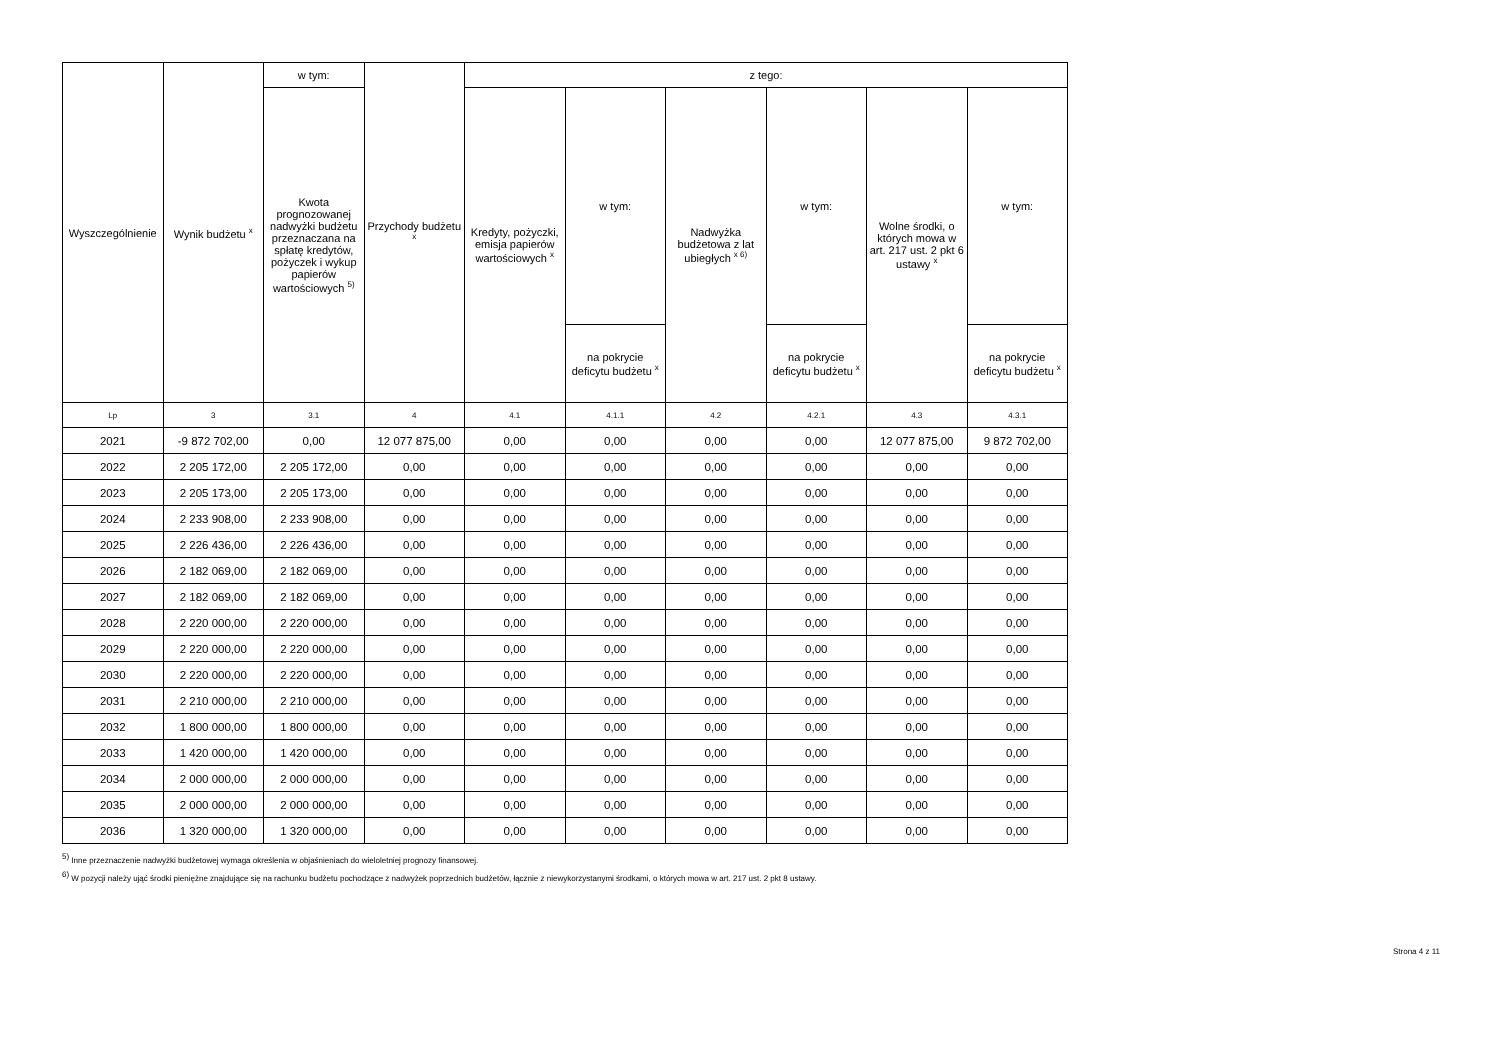| Wyszczególnienie | Wynik budżetu <sup>x</sup> | w tym: | Przychody budżetu <sup>x</sup> | z tego: | | | | | |
| --- | --- | --- | --- | --- | --- | --- | --- | --- | --- |
| | | Kwota prognozowanej nadwyżki budżetu przeznaczana na spłatę kredytów, pożyczek i wykup papierów wartościowych <sup>5)</sup> | | Kredyty, pożyczki, emisja papierów wartościowych <sup>x</sup> | w tym: | Nadwyżka budżetowa z lat ubiegłych <sup>x 6)</sup> | w tym: | Wolne środki, o których mowa w art. 217 ust. 2 pkt 6 ustawy <sup>x</sup> | w tym: |
| | | | | | na pokrycie deficytu budżetu <sup>x</sup> | | na pokrycie deficytu budżetu <sup>x</sup> | | na pokrycie deficytu budżetu <sup>x</sup> |
| Lp | 3 | 3.1 | 4 | 4.1 | 4.1.1 | 4.2 | 4.2.1 | 4.3 | 4.3.1 |
| 2021 | -9 872 702,00 | 0,00 | 12 077 875,00 | 0,00 | 0,00 | 0,00 | 0,00 | 12 077 875,00 | 9 872 702,00 |
| 2022 | 2 205 172,00 | 2 205 172,00 | 0,00 | 0,00 | 0,00 | 0,00 | 0,00 | 0,00 | 0,00 |
| 2023 | 2 205 173,00 | 2 205 173,00 | 0,00 | 0,00 | 0,00 | 0,00 | 0,00 | 0,00 | 0,00 |
| 2024 | 2 233 908,00 | 2 233 908,00 | 0,00 | 0,00 | 0,00 | 0,00 | 0,00 | 0,00 | 0,00 |
| 2025 | 2 226 436,00 | 2 226 436,00 | 0,00 | 0,00 | 0,00 | 0,00 | 0,00 | 0,00 | 0,00 |
| 2026 | 2 182 069,00 | 2 182 069,00 | 0,00 | 0,00 | 0,00 | 0,00 | 0,00 | 0,00 | 0,00 |
| 2027 | 2 182 069,00 | 2 182 069,00 | 0,00 | 0,00 | 0,00 | 0,00 | 0,00 | 0,00 | 0,00 |
| 2028 | 2 220 000,00 | 2 220 000,00 | 0,00 | 0,00 | 0,00 | 0,00 | 0,00 | 0,00 | 0,00 |
| 2029 | 2 220 000,00 | 2 220 000,00 | 0,00 | 0,00 | 0,00 | 0,00 | 0,00 | 0,00 | 0,00 |
| 2030 | 2 220 000,00 | 2 220 000,00 | 0,00 | 0,00 | 0,00 | 0,00 | 0,00 | 0,00 | 0,00 |
| 2031 | 2 210 000,00 | 2 210 000,00 | 0,00 | 0,00 | 0,00 | 0,00 | 0,00 | 0,00 | 0,00 |
| 2032 | 1 800 000,00 | 1 800 000,00 | 0,00 | 0,00 | 0,00 | 0,00 | 0,00 | 0,00 | 0,00 |
| 2033 | 1 420 000,00 | 1 420 000,00 | 0,00 | 0,00 | 0,00 | 0,00 | 0,00 | 0,00 | 0,00 |
| 2034 | 2 000 000,00 | 2 000 000,00 | 0,00 | 0,00 | 0,00 | 0,00 | 0,00 | 0,00 | 0,00 |
| 2035 | 2 000 000,00 | 2 000 000,00 | 0,00 | 0,00 | 0,00 | 0,00 | 0,00 | 0,00 | 0,00 |
| 2036 | 1 320 000,00 | 1 320 000,00 | 0,00 | 0,00 | 0,00 | 0,00 | 0,00 | 0,00 | 0,00 |
<sup>5)</sup> Inne przeznaczenie nadwyżki budżetowej wymaga określenia w objaśnieniach do wieloletniej prognozy finansowej.
<sup>6)</sup> W pozycji należy ująć środki pieniężne znajdujące się na rachunku budżetu pochodzące z nadwyżek poprzednich budżetów, łącznie z niewykorzystanymi środkami, o których mowa w art. 217 ust. 2 pkt 8 ustawy.
Strona 4 z 11